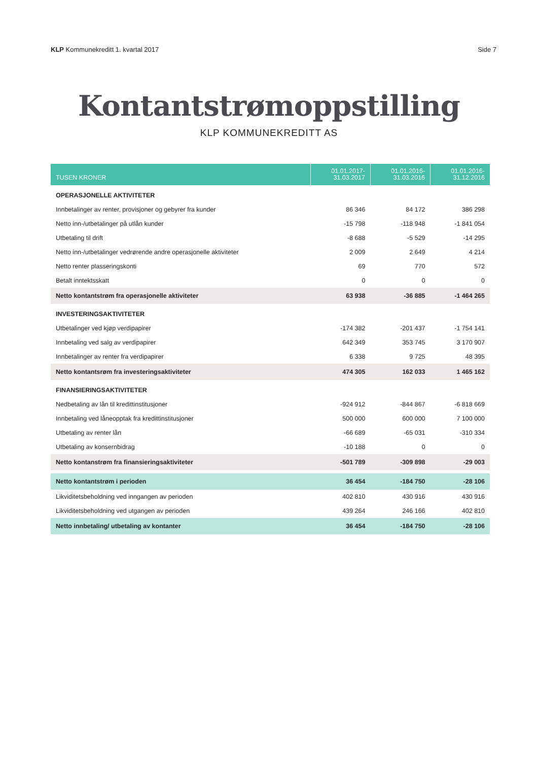KLP Kommunekreditt 1. kvartal 2017
Side 7
Kontantstrømoppstilling
KLP KOMMUNEKREDITT AS
| TUSEN KRONER | 01.01.2017- 31.03.2017 | 01.01.2016- 31.03.2016 | 01.01.2016- 31.12.2016 |
| --- | --- | --- | --- |
| OPERASJONELLE AKTIVITETER | | | |
| Innbetalinger av renter, provisjoner og gebyrer fra kunder | 86 346 | 84 172 | 386 298 |
| Netto inn-/utbetalinger på utlån kunder | -15 798 | -118 948 | -1 841 054 |
| Utbetaling til drift | -8 688 | -5 529 | -14 295 |
| Netto inn-/utbetalinger vedrørende andre operasjonelle aktiviteter | 2 009 | 2 649 | 4 214 |
| Netto renter plasseringskonti | 69 | 770 | 572 |
| Betalt inntektsskatt | 0 | 0 | 0 |
| Netto kontantstrøm fra operasjonelle aktiviteter | 63 938 | -36 885 | -1 464 265 |
| INVESTERINGSAKTIVITETER | | | |
| Utbetalinger ved kjøp verdipapirer | -174 382 | -201 437 | -1 754 141 |
| Innbetaling ved salg av verdipapirer | 642 349 | 353 745 | 3 170 907 |
| Innbetalinger av renter fra verdipapirer | 6 338 | 9 725 | 48 395 |
| Netto kontantsrøm fra investeringsaktiviteter | 474 305 | 162 033 | 1 465 162 |
| FINANSIERINGSAKTIVITETER | | | |
| Nedbetaling av lån til kredittinstitusjoner | -924 912 | -844 867 | -6 818 669 |
| Innbetaling ved låneopptak fra kredittinstitusjoner | 500 000 | 600 000 | 7 100 000 |
| Utbetaling av renter lån | -66 689 | -65 031 | -310 334 |
| Utbetaling av konsernbidrag | -10 188 | 0 | 0 |
| Netto kontanstrøm fra finansieringsaktiviteter | -501 789 | -309 898 | -29 003 |
| Netto kontantstrøm i perioden | 36 454 | -184 750 | -28 106 |
| Likviditetsbeholdning ved inngangen av perioden | 402 810 | 430 916 | 430 916 |
| Likviditetsbeholdning ved utgangen av perioden | 439 264 | 246 166 | 402 810 |
| Netto innbetaling/ utbetaling av kontanter | 36 454 | -184 750 | -28 106 |